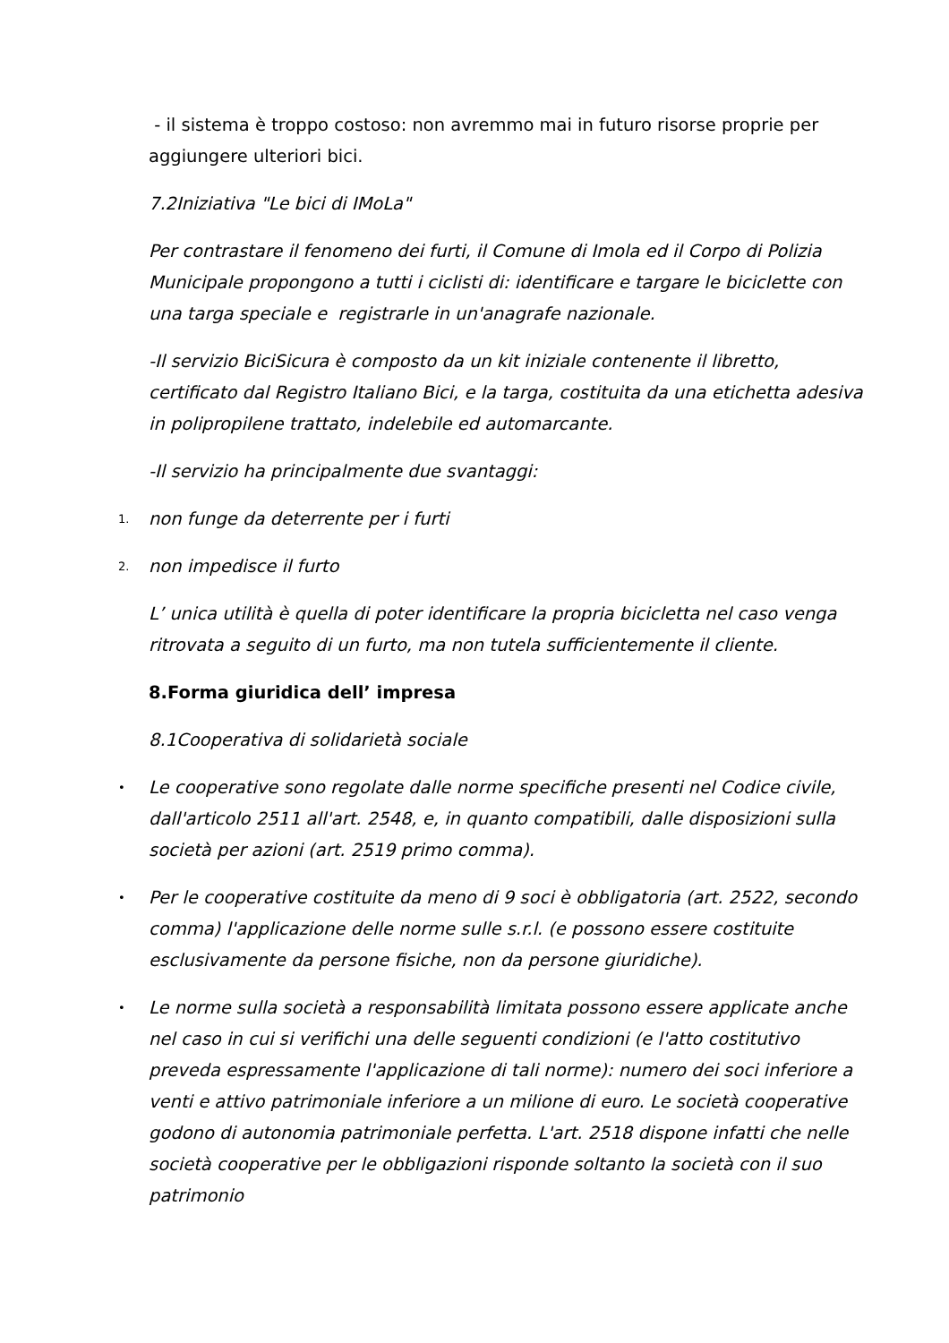- il sistema è troppo costoso: non avremmo mai in futuro risorse proprie per aggiungere ulteriori bici.
7.2Iniziativa "Le bici di IMoLa"
Per contrastare il fenomeno dei furti, il Comune di Imola ed il Corpo di Polizia Municipale propongono a tutti i ciclisti di: identificare e targare le biciclette con una targa speciale e registrarle in un'anagrafe nazionale.
-Il servizio BiciSicura è composto da un kit iniziale contenente il libretto, certificato dal Registro Italiano Bici, e la targa, costituita da una etichetta adesiva in polipropilene trattato, indelebile ed automarcante.
-Il servizio ha principalmente due svantaggi:
1. non funge da deterrente per i furti
2. non impedisce il furto
L’ unica utilità è quella di poter identificare la propria bicicletta nel caso venga ritrovata a seguito di un furto, ma non tutela sufficientemente il cliente.
8.Forma giuridica dell’ impresa
8.1Cooperativa di solidarietà sociale
• Le cooperative sono regolate dalle norme specifiche presenti nel Codice civile, dall'articolo 2511 all'art. 2548, e, in quanto compatibili, dalle disposizioni sulla società per azioni (art. 2519 primo comma).
• Per le cooperative costituite da meno di 9 soci è obbligatoria (art. 2522, secondo comma) l'applicazione delle norme sulle s.r.l. (e possono essere costituite esclusivamente da persone fisiche, non da persone giuridiche).
• Le norme sulla società a responsabilità limitata possono essere applicate anche nel caso in cui si verifichi una delle seguenti condizioni (e l'atto costitutivo preveda espressamente l'applicazione di tali norme): numero dei soci inferiore a venti e attivo patrimoniale inferiore a un milione di euro. Le società cooperative godono di autonomia patrimoniale perfetta. L'art. 2518 dispone infatti che nelle società cooperative per le obbligazioni risponde soltanto la società con il suo patrimonio